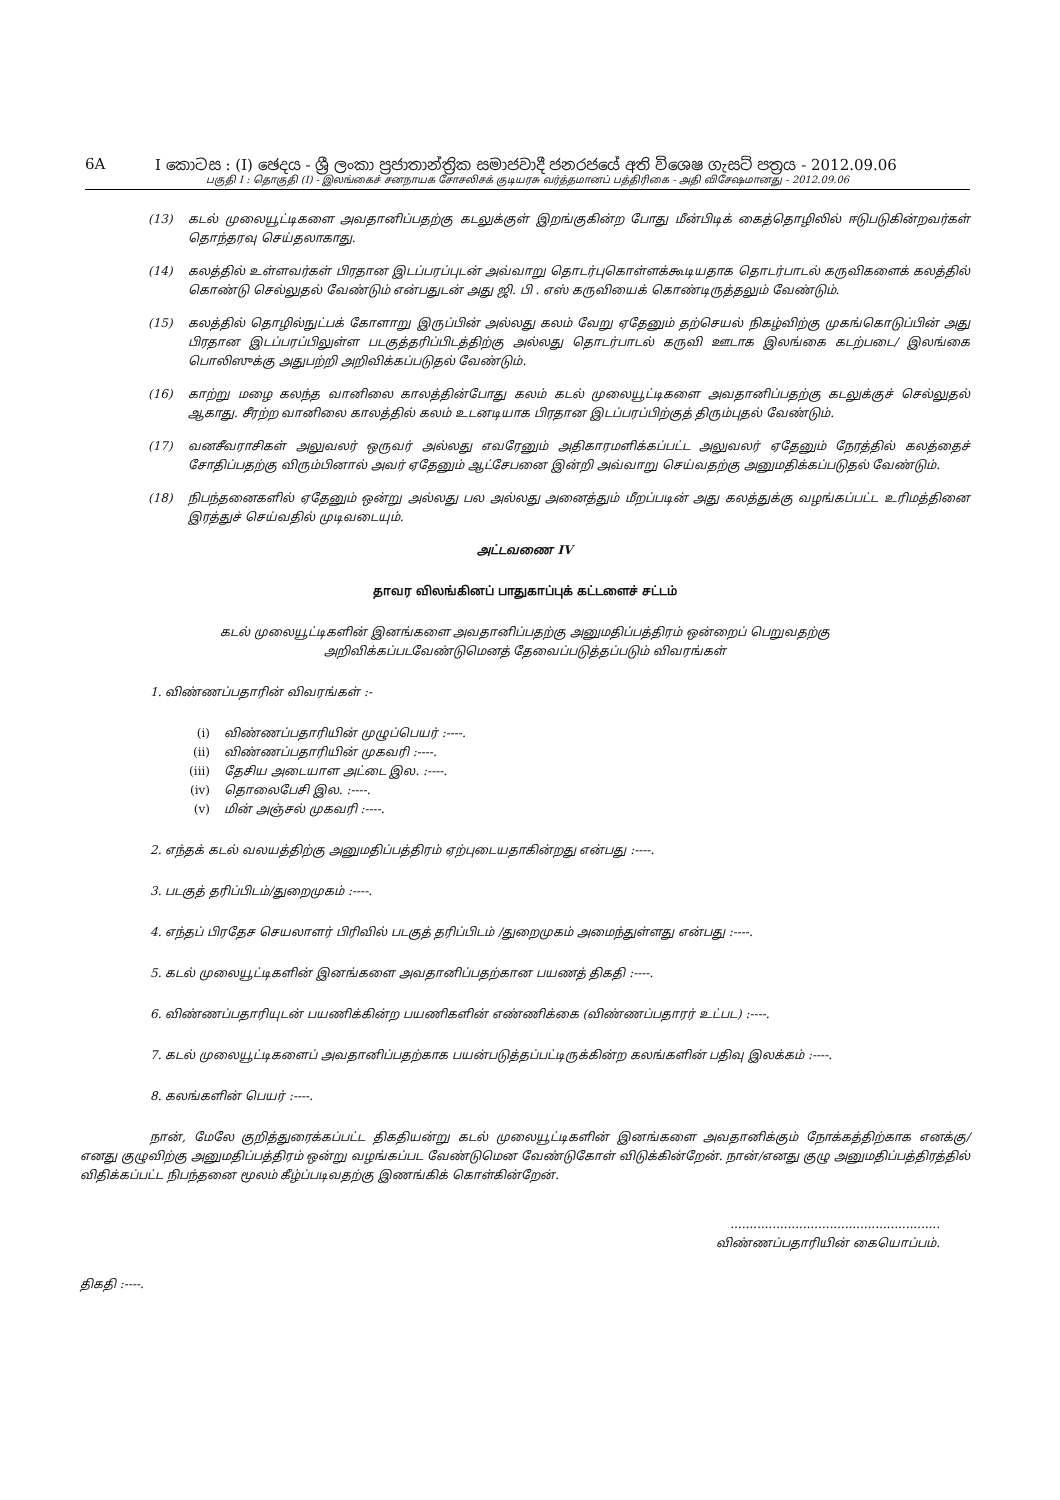6A I කොටස : (I) ඡෙදය - ශ්‍රී ලංකා ප්‍රජාතාන්ත්‍රික සමාජවාදී ජනරජයේ අති විශෙෂ ගැසට් පත්‍රය - 2012.09.06
பகுதி I : தொகுதி (I) - இலங்கைச் சனநாயக சோசலிசக் குடியரசு வர்த்தமானப் பத்திரிகை - அதி விசேஷமானது - 2012.09.06
(13) கடல் முலையூட்டிகளை அவதானிப்பதற்கு கடலுக்குள் இறங்குகின்ற போது மீன்பிடிக் கைத்தொழிலில் ஈடுபடுகின்றவர்கள் தொந்தரவு செய்தலாகாது.
(14) கலத்தில் உள்ளவர்கள் பிரதான இடப்பரப்புடன் அவ்வாறு தொடர்புகொள்ளக்கூடியதாக தொடர்பாடல் கருவிகளைக் கலத்தில் கொண்டு செல்லுதல் வேண்டும் என்பதுடன் அது ஜி. பி . எஸ் கருவியைக் கொண்டிருத்தலும் வேண்டும்.
(15) கலத்தில் தொழில்நுட்பக் கோளாறு இருப்பின் அல்லது கலம் வேறு ஏதேனும் தற்செயல் நிகழ்விற்கு முகங்கொடுப்பின் அது பிரதான இடப்பரப்பிலுள்ள படகுத்தரிப்பிடத்திற்கு அல்லது தொடர்பாடல் கருவி ஊடாக இலங்கை கடற்படை/ இலங்கை பொலிஸுக்கு அதுபற்றி அறிவிக்கப்படுதல் வேண்டும்.
(16) காற்று மழை கலந்த வானிலை காலத்தின்போது கலம் கடல் முலையூட்டிகளை அவதானிப்பதற்கு கடலுக்குச் செல்லுதல் ஆகாது. சீரற்ற வானிலை காலத்தில் கலம் உடனடியாக பிரதான இடப்பரப்பிற்குத் திரும்புதல் வேண்டும்.
(17) வனசீவராசிகள் அலுவலர் ஒருவர் அல்லது எவரேனும் அதிகாரமளிக்கப்பட்ட அலுவலர் ஏதேனும் நேரத்தில் கலத்தைச் சோதிப்பதற்கு விரும்பினால் அவர் ஏதேனும் ஆட்சேபனை இன்றி அவ்வாறு செய்வதற்கு அனுமதிக்கப்படுதல் வேண்டும்.
(18) நிபந்தனைகளில் ஏதேனும் ஒன்று அல்லது பல அல்லது அனைத்தும் மீறப்படின் அது கலத்துக்கு வழங்கப்பட்ட உரிமத்தினை இரத்துச் செய்வதில் முடிவடையும்.
அட்டவணை IV
தாவர விலங்கினப் பாதுகாப்புக் கட்டளைச் சட்டம்
கடல் முலையூட்டிகளின் இனங்களை அவதானிப்பதற்கு அனுமதிப்பத்திரம் ஒன்றைப் பெறுவதற்கு
அறிவிக்கப்படவேண்டுமெனத் தேவைப்படுத்தப்படும் விவரங்கள்
1. விண்ணப்பதாரின் விவரங்கள் :-
(i) விண்ணப்பதாரியின் முழுப்பெயர் :----.
(ii) விண்ணப்பதாரியின் முகவரி :----.
(iii) தேசிய அடையாள அட்டை இல. :----.
(iv) தொலைபேசி இல. :----.
(v) மின் அஞ்சல் முகவரி :----.
2. எந்தக் கடல் வலயத்திற்கு அனுமதிப்பத்திரம் ஏற்புடையதாகின்றது என்பது :----.
3. படகுத் தரிப்பிடம்/துறைமுகம் :----.
4. எந்தப் பிரதேச செயலாளர் பிரிவில் படகுத் தரிப்பிடம் /துறைமுகம் அமைந்துள்ளது என்பது :----.
5. கடல் முலையூட்டிகளின் இனங்களை அவதானிப்பதற்கான பயணத் திகதி :----.
6. விண்ணப்பதாரியுடன் பயணிக்கின்ற பயணிகளின் எண்ணிக்கை (விண்ணப்பதாரர் உட்பட) :----.
7. கடல் முலையூட்டிகளைப் அவதானிப்பதற்காக பயன்படுத்தப்பட்டிருக்கின்ற கலங்களின் பதிவு இலக்கம் :----.
8. கலங்களின் பெயர் :----.
நான், மேலே குறித்துரைக்கப்பட்ட திகதியன்று கடல் முலையூட்டிகளின் இனங்களை அவதானிக்கும் நோக்கத்திற்காக எனக்கு/ எனது குழுவிற்கு அனுமதிப்பத்திரம் ஒன்று வழங்கப்பட வேண்டுமென வேண்டுகோள் விடுக்கின்றேன். நான்/எனது குழு அனுமதிப்பத்திரத்தில் விதிக்கப்பட்ட நிபந்தனை மூலம் கீழ்ப்படிவதற்கு இணங்கிக் கொள்கின்றேன்.
.......................................................
விண்ணப்பதாரியின் கையொப்பம்.
திகதி :----.